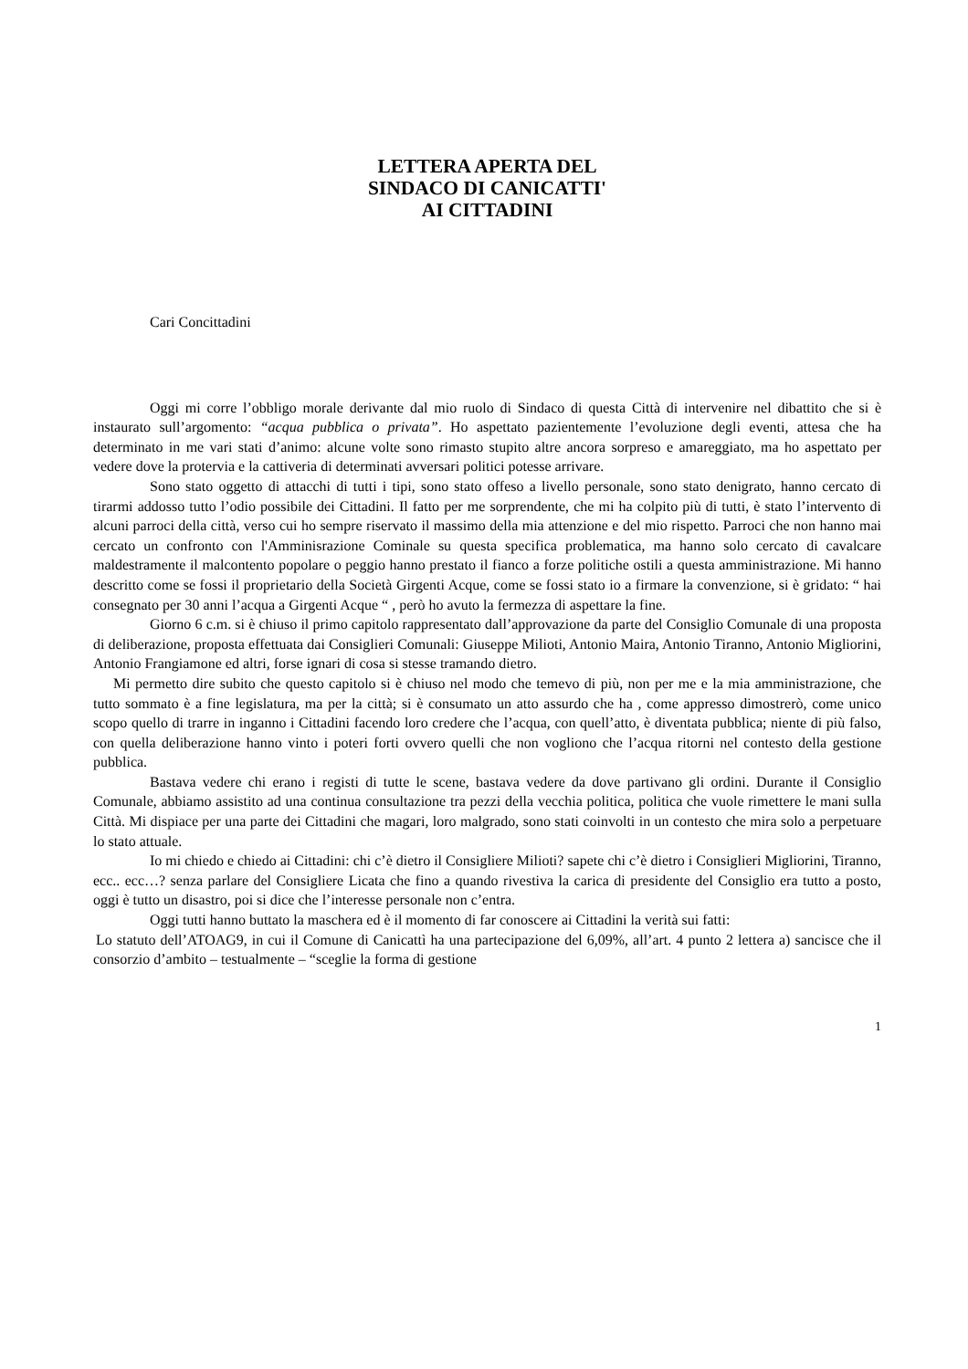LETTERA APERTA DEL
SINDACO DI CANICATTI'
AI CITTADINI
Cari Concittadini
Oggi mi corre l’obbligo morale derivante dal mio ruolo di Sindaco di questa Città di intervenire nel dibattito che si è instaurato sull’argomento: “acqua pubblica o privata”. Ho aspettato pazientemente l’evoluzione degli eventi, attesa che ha determinato in me vari stati d’animo: alcune volte sono rimasto stupito altre ancora sorpreso e amareggiato, ma ho aspettato per vedere dove la protervia e la cattiveria di determinati avversari politici potesse arrivare.
Sono stato oggetto di attacchi di tutti i tipi, sono stato offeso a livello personale, sono stato denigrato, hanno cercato di tirarmi addosso tutto l’odio possibile dei Cittadini. Il fatto per me sorprendente, che mi ha colpito più di tutti, è stato l’intervento di alcuni parroci della città, verso cui ho sempre riservato il massimo della mia attenzione e del mio rispetto. Parroci che non hanno mai cercato un confronto con l'Amminisrazione Cominale su questa specifica problematica, ma hanno solo cercato di cavalcare maldestramente il malcontento popolare o peggio hanno prestato il fianco a forze politiche ostili a questa amministrazione. Mi hanno descritto come se fossi il proprietario della Società Girgenti Acque, come se fossi stato io a firmare la convenzione, si è gridato: “ hai consegnato per 30 anni l’acqua a Girgenti Acque “ , però ho avuto la fermezza di aspettare la fine.
Giorno 6 c.m. si è chiuso il primo capitolo rappresentato dall’approvazione da parte del Consiglio Comunale di una proposta di deliberazione, proposta effettuata dai Consiglieri Comunali: Giuseppe Milioti, Antonio Maira, Antonio Tiranno, Antonio Migliorini, Antonio Frangiamone ed altri, forse ignari di cosa si stesse tramando dietro.
Mi permetto dire subito che questo capitolo si è chiuso nel modo che temevo di più, non per me e la mia amministrazione, che tutto sommato è a fine legislatura, ma per la città; si è consumato un atto assurdo che ha , come appresso dimostrerò, come unico scopo quello di trarre in inganno i Cittadini facendo loro credere che l’acqua, con quell’atto, è diventata pubblica; niente di più falso, con quella deliberazione hanno vinto i poteri forti ovvero quelli che non vogliono che l’acqua ritorni nel contesto della gestione pubblica.
Bastava vedere chi erano i registi di tutte le scene, bastava vedere da dove partivano gli ordini. Durante il Consiglio Comunale, abbiamo assistito ad una continua consultazione tra pezzi della vecchia politica, politica che vuole rimettere le mani sulla Città. Mi dispiace per una parte dei Cittadini che magari, loro malgrado, sono stati coinvolti in un contesto che mira solo a perpetuare lo stato attuale.
Io mi chiedo e chiedo ai Cittadini: chi c’è dietro il Consigliere Milioti? sapete chi c’è dietro i Consiglieri Migliorini, Tiranno, ecc.. ecc…? senza parlare del Consigliere Licata che fino a quando rivestiva la carica di presidente del Consiglio era tutto a posto, oggi è tutto un disastro, poi si dice che l’interesse personale non c’entra.
Oggi tutti hanno buttato la maschera ed è il momento di far conoscere ai Cittadini la verità sui fatti:
Lo statuto dell’ATOAG9, in cui il Comune di Canicattì ha una partecipazione del 6,09%, all’art. 4 punto 2 lettera a) sancisce che il consorzio d’ambito – testualmente – “sceglie la forma di gestione
1